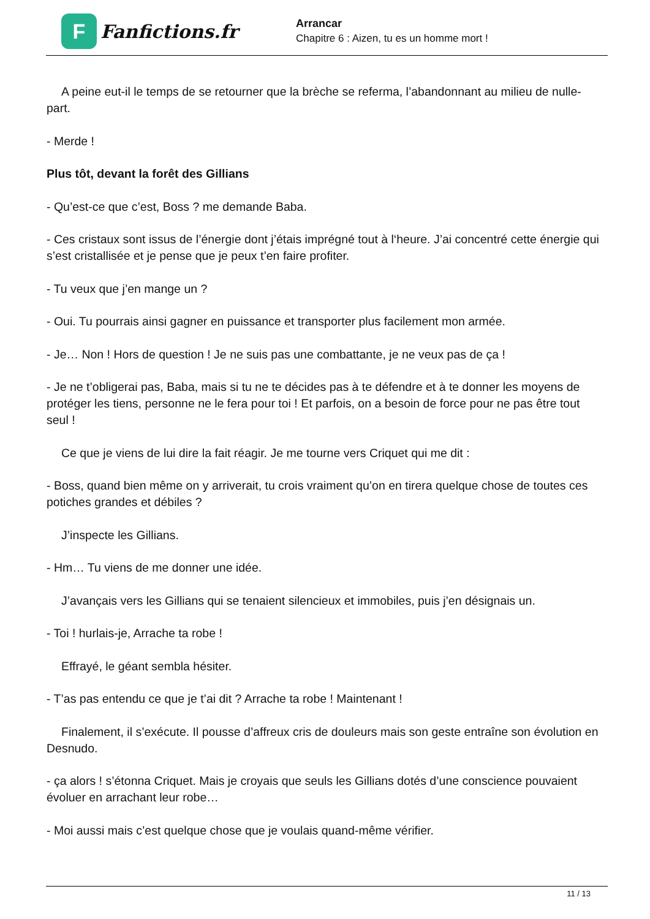F
Fanfictions.fr
Arrancar
Chapitre 6 : Aizen, tu es un homme mort !
A peine eut-il le temps de se retourner que la brèche se referma, l’abandonnant au milieu de nulle-part.
- Merde !
Plus tôt, devant la forêt des Gillians
- Qu’est-ce que c’est, Boss ? me demande Baba.
- Ces cristaux sont issus de l’énergie dont j’étais imprégné tout à l‘heure. J’ai concentré cette énergie qui s’est cristallisée et je pense que je peux t’en faire profiter.
- Tu veux que j’en mange un ?
- Oui. Tu pourrais ainsi gagner en puissance et transporter plus facilement mon armée.
- Je… Non ! Hors de question ! Je ne suis pas une combattante, je ne veux pas de ça !
- Je ne t’obligerai pas, Baba, mais si tu ne te décides pas à te défendre et à te donner les moyens de protéger les tiens, personne ne le fera pour toi ! Et parfois, on a besoin de force pour ne pas être tout seul !
Ce que je viens de lui dire la fait réagir. Je me tourne vers Criquet qui me dit :
- Boss, quand bien même on y arriverait, tu crois vraiment qu’on en tirera quelque chose de toutes ces potiches grandes et débiles ?
J’inspecte les Gillians.
- Hm… Tu viens de me donner une idée.
J’avançais vers les Gillians qui se tenaient silencieux et immobiles, puis j’en désignais un.
- Toi ! hurlais-je, Arrache ta robe !
Effrayé, le géant sembla hésiter.
- T’as pas entendu ce que je t’ai dit ? Arrache ta robe ! Maintenant !
Finalement, il s’exécute. Il pousse d’affreux cris de douleurs mais son geste entraîne son évolution en Desnudo.
- ça alors ! s’étonna Criquet. Mais je croyais que seuls les Gillians dotés d’une conscience pouvaient évoluer en arrachant leur robe…
- Moi aussi mais c’est quelque chose que je voulais quand-même vérifier.
11 / 13